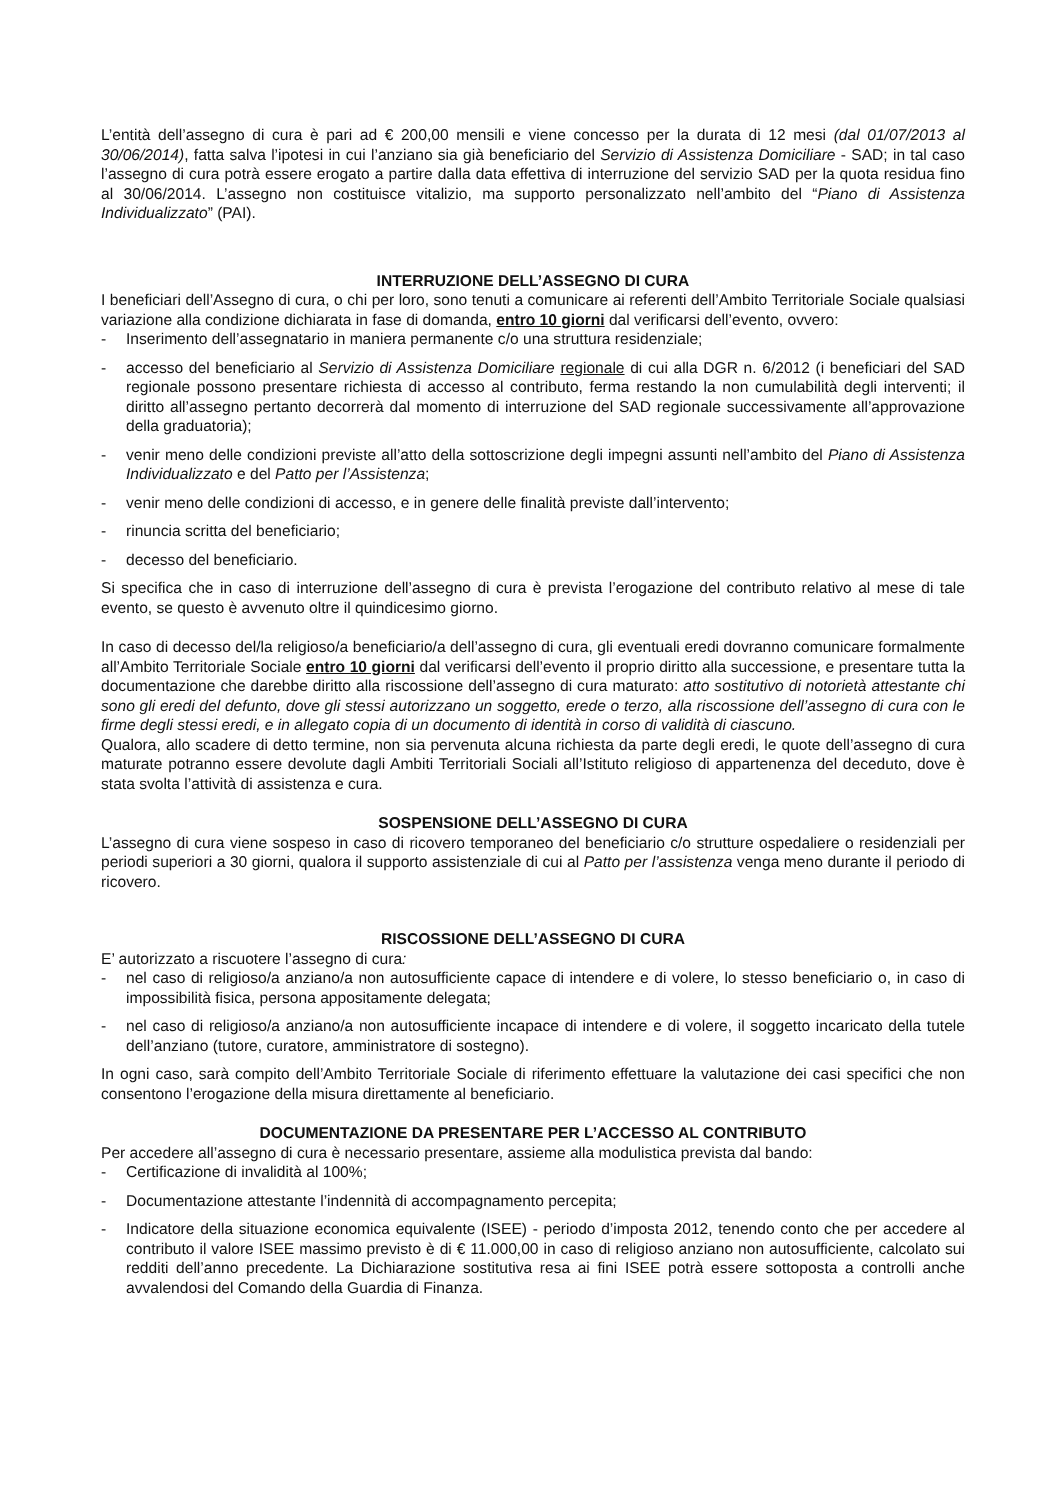L’entità dell’assegno di cura è pari ad € 200,00 mensili e viene concesso per la durata di 12 mesi (dal 01/07/2013 al 30/06/2014), fatta salva l’ipotesi in cui l’anziano sia già beneficiario del Servizio di Assistenza Domiciliare - SAD; in tal caso l’assegno di cura potrà essere erogato a partire dalla data effettiva di interruzione del servizio SAD per la quota residua fino al 30/06/2014. L’assegno non costituisce vitalizio, ma supporto personalizzato nell’ambito del “Piano di Assistenza Individualizzato” (PAI).
INTERRUZIONE DELL’ASSEGNO DI CURA
I beneficiari dell’Assegno di cura, o chi per loro, sono tenuti a comunicare ai referenti dell’Ambito Territoriale Sociale qualsiasi variazione alla condizione dichiarata in fase di domanda, entro 10 giorni dal verificarsi dell’evento, ovvero:
- Inserimento dell’assegnatario in maniera permanente c/o una struttura residenziale;
- accesso del beneficiario al Servizio di Assistenza Domiciliare regionale di cui alla DGR n. 6/2012 (i beneficiari del SAD regionale possono presentare richiesta di accesso al contributo, ferma restando la non cumulabilità degli interventi; il diritto all’assegno pertanto decorrerà dal momento di interruzione del SAD regionale successivamente all’approvazione della graduatoria);
- venir meno delle condizioni previste all’atto della sottoscrizione degli impegni assunti nell’ambito del Piano di Assistenza Individualizzato e del Patto per l’Assistenza;
- venir meno delle condizioni di accesso, e in genere delle finalità previste dall’intervento;
- rinuncia scritta del beneficiario;
- decesso del beneficiario.
Si specifica che in caso di interruzione dell’assegno di cura è prevista l’erogazione del contributo relativo al mese di tale evento, se questo è avvenuto oltre il quindicesimo giorno.
In caso di decesso del/la religioso/a beneficiario/a dell’assegno di cura, gli eventuali eredi dovranno comunicare formalmente all’Ambito Territoriale Sociale entro 10 giorni dal verificarsi dell’evento il proprio diritto alla successione, e presentare tutta la documentazione che darebbe diritto alla riscossione dell’assegno di cura maturato: atto sostitutivo di notorietà attestante chi sono gli eredi del defunto, dove gli stessi autorizzano un soggetto, erede o terzo, alla riscossione dell’assegno di cura con le firme degli stessi eredi, e in allegato copia di un documento di identità in corso di validità di ciascuno.
Qualora, allo scadere di detto termine, non sia pervenuta alcuna richiesta da parte degli eredi, le quote dell’assegno di cura maturate potranno essere devolute dagli Ambiti Territoriali Sociali all’Istituto religioso di appartenenza del deceduto, dove è stata svolta l’attività di assistenza e cura.
SOSPENSIONE DELL’ASSEGNO DI CURA
L’assegno di cura viene sospeso in caso di ricovero temporaneo del beneficiario c/o strutture ospedaliere o residenziali per periodi superiori a 30 giorni, qualora il supporto assistenziale di cui al Patto per l’assistenza venga meno durante il periodo di ricovero.
RISCOSSIONE DELL’ASSEGNO DI CURA
E’ autorizzato a riscuotere l’assegno di cura:
- nel caso di religioso/a anziano/a non autosufficiente capace di intendere e di volere, lo stesso beneficiario o, in caso di impossibilità fisica, persona appositamente delegata;
- nel caso di religioso/a anziano/a non autosufficiente incapace di intendere e di volere, il soggetto incaricato della tutele dell’anziano (tutore, curatore, amministratore di sostegno).
In ogni caso, sarà compito dell’Ambito Territoriale Sociale di riferimento effettuare la valutazione dei casi specifici che non consentono l’erogazione della misura direttamente al beneficiario.
DOCUMENTAZIONE DA PRESENTARE PER L’ACCESSO AL CONTRIBUTO
Per accedere all’assegno di cura è necessario presentare, assieme alla modulistica prevista dal bando:
- Certificazione di invalidità al 100%;
- Documentazione attestante l’indennità di accompagnamento percepita;
- Indicatore della situazione economica equivalente (ISEE) - periodo d’imposta 2012, tenendo conto che per accedere al contributo il valore ISEE massimo previsto è di € 11.000,00 in caso di religioso anziano non autosufficiente, calcolato sui redditi dell’anno precedente. La Dichiarazione sostitutiva resa ai fini ISEE potrà essere sottoposta a controlli anche avvalendosi del Comando della Guardia di Finanza.